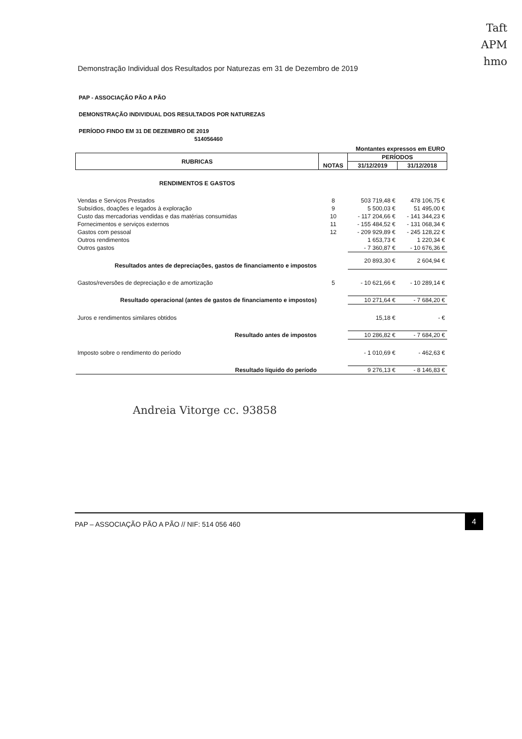Taft
APM
hmo
Demonstração Individual dos Resultados por Naturezas em 31 de Dezembro de 2019
PAP - ASSOCIAÇÃO PÃO A PÃO
DEMONSTRAÇÃO INDIVIDUAL DOS RESULTADOS POR NATUREZAS
PERÍODO FINDO EM 31 DE DEZEMBRO DE 2019
514056460
| Montantes expressos em EURO | | | |
| RUBRICAS | NOTAS | PERÍODOS | |
| | | 31/12/2019 | 31/12/2018 |
| RENDIMENTOS E GASTOS | | | |
| Vendas e Serviços Prestados | 8 | 503 719,48 € | 478 106,75 € |
| Subsídios, doações e legados à exploração | 9 | 5 500,03 € | 51 495,00 € |
| Custo das mercadorias vendidas e das matérias consumidas | 10 | - 117 204,66 € | - 141 344,23 € |
| Fornecimentos e serviços externos | 11 | - 155 484,52 € | - 131 068,34 € |
| Gastos com pessoal | 12 | - 209 929,89 € | - 245 128,22 € |
| Outros rendimentos | | 1 653,73 € | 1 220,34 € |
| Outros gastos | | - 7 360,87 € | - 10 676,36 € |
| Resultados antes de depreciações, gastos de financiamento e impostos | | 20 893,30 € | 2 604,94 € |
| Gastos/reversões de depreciação e de amortização | 5 | - 10 621,66 € | - 10 289,14 € |
| Resultado operacional (antes de gastos de financiamento e impostos) | | 10 271,64 € | - 7 684,20 € |
| Juros e rendimentos similares obtidos | | 15,18 € | - € |
| Resultado antes de impostos | | 10 286,82 € | - 7 684,20 € |
| Imposto sobre o rendimento do período | | - 1 010,69 € | - 462,63 € |
| Resultado líquido do período | | 9 276,13 € | - 8 146,83 € |
Andreia Vitorge cc. 93858
PAP – ASSOCIAÇÃO PÃO A PÃO // NIF: 514 056 460 4